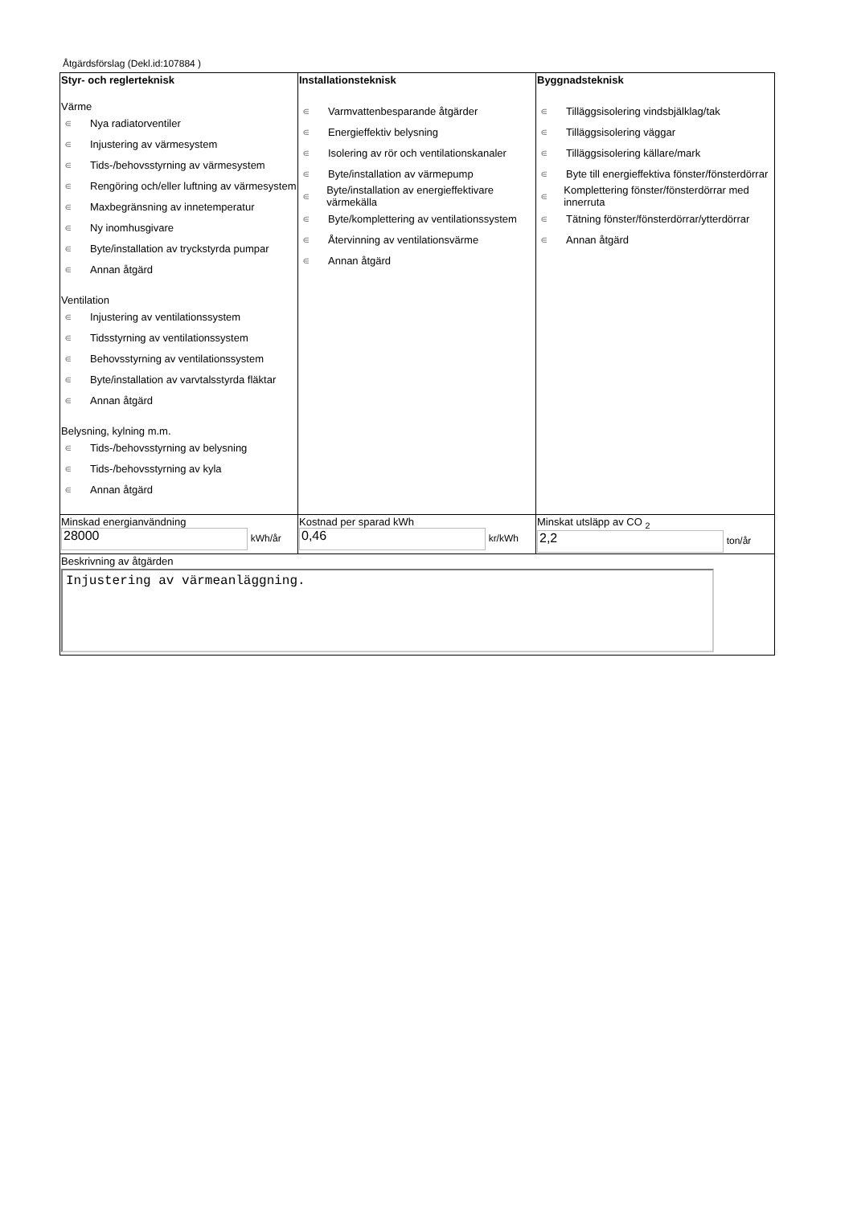Åtgärdsförslag (Dekl.id:107884 )
| Styr- och reglerteknisk Värme ∊ Nya radiatorventiler ∊ Injustering av värmesystem ∊ Tids-/behovsstyrning av värmesystem ∊ Rengöring och/eller luftning av värmesystem ∊ Maxbegränsning av innetemperatur ∊ Ny inomhusgivare ∊ Byte/installation av tryckstyrda pumpar ∊ Annan åtgärd Ventilation ∊ Injustering av ventilationssystem ∊ Tidsstyrning av ventilationssystem ∊ Behovsstyrning av ventilationssystem ∊ Byte/installation av varvtalsstyrda fläktar ∊ Annan åtgärd Belysning, kylning m.m. ∊ Tids-/behovsstyrning av belysning ∊ Tids-/behovsstyrning av kyla ∊ Annan åtgärd | Installationsteknisk ∊ Varmvattenbesparande åtgärder ∊ Energieffektiv belysning ∊ Isolering av rör och ventilationskanaler ∊ Byte/installation av värmepump ∊ Byte/installation av energieffektivare värmekälla ∊ Byte/komplettering av ventilationssystem ∊ Återvinning av ventilationsvärme ∊ Annan åtgärd | Byggnadsteknisk ∊ Tilläggsisolering vindsbjälklag/tak ∊ Tilläggsisolering väggar ∊ Tilläggsisolering källare/mark ∊ Byte till energieffektiva fönster/fönsterdörrar ∊ Komplettering fönster/fönsterdörrar med innerruta ∊ Tätning fönster/fönsterdörrar/ytterdörrar ∊ Annan åtgärd |
| Minskad energianvändning 28000 kWh/år | Kostnad per sparad kWh 0,46 kr/kWh | Minskat utsläpp av CO <sub>2</sub> 2,2 ton/år |
| Beskrivning av åtgärden Injustering av värmeanläggning. | | |